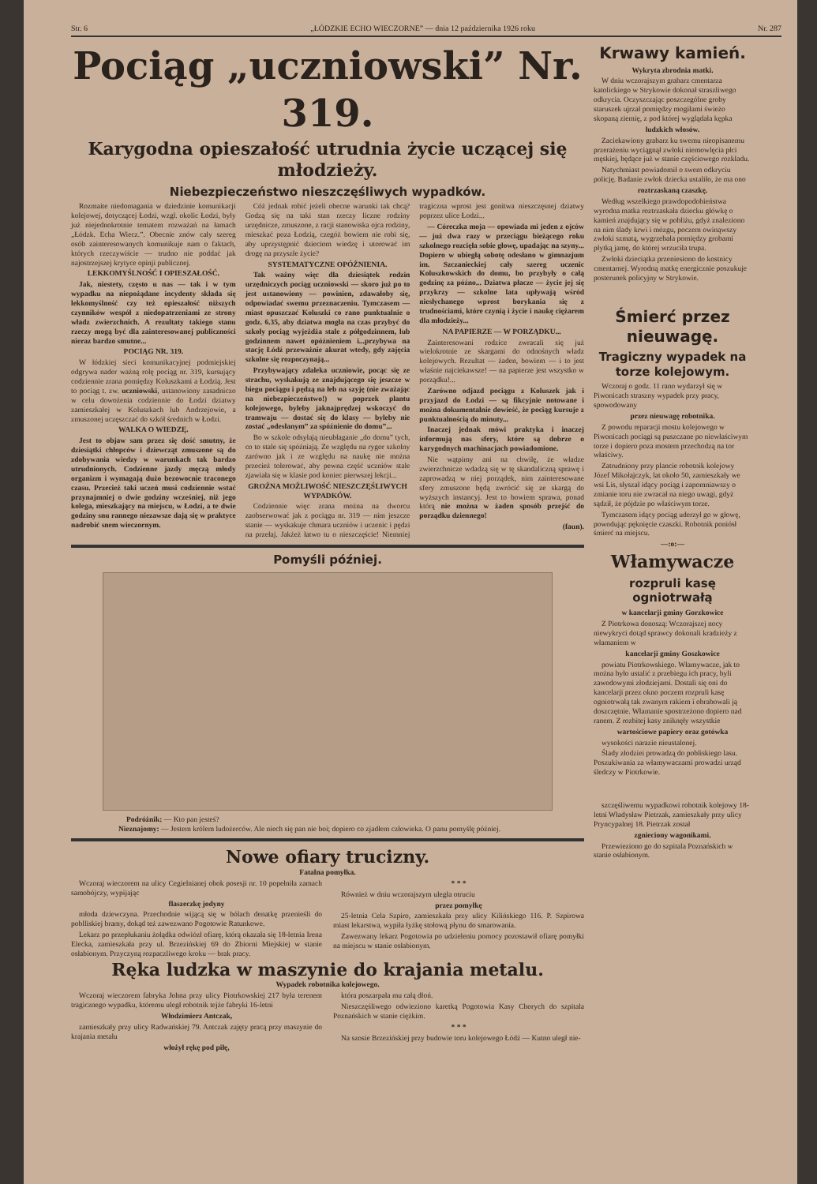Str. 6 „ŁÓDZKIE ECHO WIECZORNE” — dnia 12 października 1926 roku Nr. 287
Pociąg „uczniowski” Nr. 319.
Karygodna opieszałość utrudnia życie uczącej się młodzieży.
Niebezpieczeństwo nieszczęśliwych wypadków.
Rozmaite niedomagania w dziedzinie komunikacji kolejowej, dotyczącej Łodzi, wzgl. okolic Łodzi, były już niejednokrotnie tematem rozważań na łamach „Łódzk. Echa Wiecz.”. Obecnie znów cały szereg osób zainteresowanych komunikuje nam o faktach, których rzeczywiście — trudno nie poddać jak najostrzejszej krytyce opinji publicznej.
LEKKOMYŚLNOŚĆ I OPIESZAŁOŚĆ.
Jak, niestety, często u nas — tak i w tym wypadku na niepożądane incydenty składa się lekkomyślność czy też opieszałość niższych czynników wespół z niedopatrzeniami ze strony władz zwierzchnich. A rezultaty takiego stanu rzeczy mogą być dla zainteresowanej publiczności nieraz bardzo smutne...
POCIĄG NR. 319.
W łódzkiej sieci komunikacyjnej podmiejskiej odgrywa nader ważną rolę pociąg nr. 319, kursujący codziennie zrana pomiędzy Koluszkami a Łodzią. Jest to pociąg t. zw. uczniowski, ustanowiony zasadniczo w celu dowożenia codziennie do Łodzi dziatwy zamieszkałej w Koluszkach lub Andrzejowie, a zmuszonej uczęszczać do szkół średnich w Łodzi.
WALKA O WIEDZĘ.
Jest to objaw sam przez się dość smutny, że dziesiątki chłopców i dziewcząt zmuszone są do zdobywania wiedzy w warunkach tak bardzo utrudnionych. Codzienne jazdy męczą młody organizm i wymagają dużo bezowocnie traconego czasu. Przecież taki uczeń musi codziennie wstać przynajmniej o dwie godziny wcześniej, niż jego kolega, mieszkający na miejscu, w Łodzi, a te dwie godziny snu rannego niezawsze dają się w praktyce nadrobić snem wieczornym.
Cóż jednak robić jeżeli obecne warunki tak chcą? Godzą się na taki stan rzeczy liczne rodziny urzędnicze, zmuszone, z racji stanowiska ojca rodziny, mieszkać poza Łodzią, czegóż bowiem nie robi się, aby uprzystępnić dzieciom wiedzę i utorować im drogę na przyszłe życie?
SYSTEMATYCZNE OPÓŹNIENIA.
Tak ważny więc dla dziesiątek rodzin urzędniczych pociąg uczniowski — skoro już po to jest ustanowiony — powinien, zdawałoby się, odpowiadać swemu przeznaczeniu. Tymczasem — miast opuszczać Koluszki co rano punktualnie o godz. 6.35, aby dziatwa mogła na czas przybyć do szkoły pociąg wyjeżdża stale z półgodzinnem, lub godzinnem nawet opóźnieniem i...przybywa na stację Łódź przeważnie akurat wtedy, gdy zajęcia szkolne się rozpoczynają...
Przybywający zdaleka uczniowie, pocąc się ze strachu, wyskakują ze znajdującego się jeszcze w biegu pociągu i pędzą na łeb na szyję (nie zważając na niebezpieczeństwo!) w poprzek plantu kolejowego, byleby jaknajprędzej wskoczyć do tramwaju — dostać się do klasy — byleby nie zostać „odesłanym” za spóźnienie do domu”...
Bo w szkole odsyłają nieubłaganie „do domu” tych, co to stale się spóźniają. Ze względu na rygor szkolny zarówno jak i ze względu na naukę nie można przecież tolerować, aby pewna część uczniów stale zjawiała się w klasie pod koniec pierwszej lekcji...
GROŹNA MOŻLIWOŚĆ NIESZCZĘŚLIWYCH WYPADKÓW.
Codziennie więc zrana można na dworcu zaobserwować jak z pociągu nr. 319 — nim jeszcze stanie — wyskakuje chmara uczniów i uczenic i pędzi na przełaj. Jakżeż łatwo tu o nieszczęście! Niemniej tragiczna wprost jest gonitwa nieszczęsnej dziatwy poprzez ulice Łodzi...
— Córeczka moja — opowiada mi jeden z ojców — już dwa razy w przeciągu bieżącego roku szkolnego rozcięła sobie głowę, upadając na szyny... Dopiero w ubiegłą sobotę odesłano w gimnazjum im. Szczanieckiej cały szereg uczenic Koluszkowskich do domu, bo przybyły o całą godzinę za późno... Dziatwa płacze — życie jej się przykrzy — szkolne lata upływają wśród niesłychanego wprost borykania się z trudnościami, które czynią i życie i naukę ciężarem dla młodzieży...
NA PAPIERZE — W PORZĄDKU...
Zainteresowani rodzice zwracali się już wielokrotnie ze skargami do odnośnych władz kolejowych. Rezultat — żaden, bowiem — i to jest właśnie najciekawsze! — na papierze jest wszystko w porządku!...
Zarówno odjazd pociągu z Koluszek jak i przyjazd do Łodzi — są fikcyjnie notowane i można dokumentalnie dowieść, że pociąg kursuje z punktualnością do minuty...
Inaczej jednak mówi praktyka i inaczej informują nas sfery, które są dobrze o karygodnych machinacjach powiadomione.
Nie wątpimy ani na chwilę, że władze zwierzchnicze wdadzą się w tę skandaliczną sprawę i zaprowadzą w niej porządek, nim zainteresowane sfery zmuszone będą zwrócić się ze skargą do wyższych instancyj. Jest to bowiem sprawa, ponad którą nie można w żaden sposób przejść do porządku dziennego!
(faun).
Pomyśli później.
Podróżnik: — Kto pan jesteś?
Nieznajomy: — Jestem królem ludożerców. Ale niech się pan nie boi; dopiero co zjadłem człowieka. O panu pomyślę później.
Nowe ofiary trucizny.
Fatalna pomyłka.
Wczoraj wieczorem na ulicy Cegielnianej obok posesji nr. 10 popełniła zamach samobójczy, wypijając
flaszeczkę jodyny
młoda dziewczyna. Przechodnie wijącą się w bólach denatkę przenieśli do poblliskiej bramy, dokąd też zawezwano Pogotowie Ratunkowe.
Lekarz po przepłukaniu żołądka odwiózł ofiarę, którą okazała się 18-letnia Irena Elecka, zamieszkała przy ul. Brzezińskiej 69 do Zbiorni Miejskiej w stanie osłabionym. Przyczyną rozpaczliwego kroku — brak pracy.
* * *
Również w dniu wczorajszym uległa otruciu
przez pomyłkę
25-letnia Cela Szpiro, zamieszkała przy ulicy Kilińskiego 116. P. Szpirowa miast lekarstwa, wypiła łyżkę stołową płynu do smarowania.
Zawezwany lekarz Pogotowia po udzieleniu pomocy pozostawił ofiarę pomyłki na miejscu w stanie osłabionym.
Ręka ludzka w maszynie do krajania metalu.
Wypadek robotnika kolejowego.
Wczoraj wieczorem fabryka Johna przy ulicy Piotrkowskiej 217 była terenem tragicznego wypadku, któremu uległ robotnik tejże fabryki 16-letni
Włodzimierz Antczak,
zamieszkały przy ulicy Radwańskiej 79. Antczak zajęty pracą przy maszynie do krajania metalu
włożył rękę pod piłę,
która poszarpała mu całą dłoń.
Nieszczęśliwego odwieziono karetką Pogotowia Kasy Chorych do szpitala Poznańskich w stanie ciężkim.
* * *
Na szosie Brzezińskiej przy budowie toru kolejowego Łódź — Kutno uległ nie-
Krwawy kamień.
Wykryta zbrodnia matki.
W dniu wczorajszym grabarz cmentarza katolickiego w Strykowie dokonał straszliwego odkrycia. Oczyszczając poszczególne groby staruszek ujrzał pomiędzy mogiłami świeżo skopaną ziemię, z pod której wyglądała kępka
ludzkich włosów.
Zaciekawiony grabarz ku swemu nieopisanemu przerażeniu wyciągnął zwłoki niemowlęcia płci męskiej, będące już w stanie częściowego rozkładu.
Natychmiast powiadomił o swem odkryciu policję. Badanie zwłok dziecka ustaliło, że ma ono
roztrzaskaną czaszkę.
Według wszelkiego prawdopodobieństwa wyrodna matka roztrzaskała dziecku główkę o kamień znajdujący się w pobliżu, gdyż znaleziono na nim ślady krwi i mózgu, poczem owinąwszy zwłoki szmatą, wygrzebała pomiędzy grobami płytką jamę, do której wrzuciła trupa.
Zwłoki dzieciątka przeniesiono do kostnicy cmentarnej. Wyrodną matkę energicznie poszukuje posterunek policyjny w Strykowie.
Śmierć przez nieuwagę.
Tragiczny wypadek na torze kolejowym.
Wczoraj o godz. 11 rano wydarzył się w Piwonicach straszny wypadek przy pracy, spowodowany
przez nieuwagę robotnika.
Z powodu reparacji mostu kolejowego w Piwonicach pociągi są puszczane po niewłaściwym torze i dopiero poza mostem przechodzą na tor właściwy.
Zatrudniony przy plancie robotnik kolejowy Józef Mikołajczyk, lat około 50, zamieszkały we wsi Lis, słyszał idący pociąg i zapomniawszy o zmianie toru nie zwracał na niego uwagi, gdyż sądził, że pójdzie po właściwym torze.
Tymczasem idący pociąg uderzył go w głowę, powodując pęknięcie czaszki. Robotnik poniósł śmierć na miejscu.
—:o:—
Włamywacze
rozpruli kasę ogniotrwałą
w kancelarji gminy Gorzkowice
Z Piotrkowa donoszą: Wczorajszej nocy niewykryci dotąd sprawcy dokonali kradzieży z włamaniem w
kancelarji gminy Goszkowice
powiatu Piotrkowskiego. Włamywacze, jak to można było ustalić z przebiegu ich pracy, byli zawodowymi złodziejami. Dostali się oni do kancelarji przez okno poczem rozpruli kasę ogniotrwałą tak zwanym rakiem i obrabowali ją doszczętnie. Włamanie spostrzeżono dopiero nad ranem. Z rozbitej kasy zniknęły wszystkie
wartościowe papiery oraz gotówka
wysokości narazie nieustalonej.
Ślady złodziei prowadzą do pobliskiego lasu. Poszukiwania za włamywaczami prowadzi urząd śledczy w Piotrkowie.
szczęśliwemu wypadkowi robotnik kolejowy 18-letni Władysław Pietrzak, zamieszkały przy ulicy Pryncypalnej 18. Pietrzak został
zgnieciony wagonikami.
Przewieziono go do szpitala Poznańskich w stanie osłabionym.